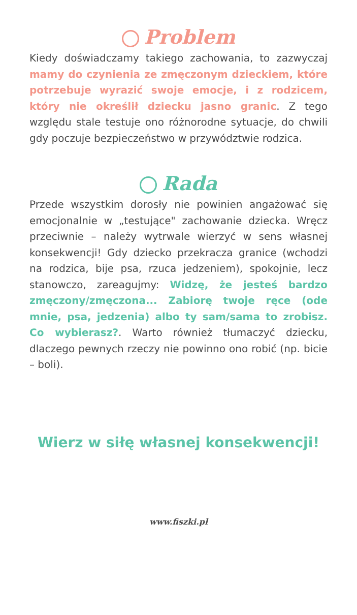Problem
Kiedy doświadczamy takiego zachowania, to zazwyczaj mamy do czynienia ze zmęczonym dzieckiem, które potrzebuje wyrazić swoje emocje, i z rodzicem, który nie określił dziecku jasno granic. Z tego względu stale testuje ono różnorodne sytuacje, do chwili gdy poczuje bezpieczeństwo w przywództwie rodzica.
Rada
Przede wszystkim dorosły nie powinien angażować się emocjonalnie w „testujące" zachowanie dziecka. Wręcz przeciwnie – należy wytrwale wierzyć w sens własnej konsekwencji! Gdy dziecko przekracza granice (wchodzi na rodzica, bije psa, rzuca jedzeniem), spokojnie, lecz stanowczo, zareagujmy: Widzę, że jesteś bardzo zmęczony/zmęczona... Zabiorę twoje ręce (ode mnie, psa, jedzenia) albo ty sam/sama to zrobisz. Co wybierasz?. Warto również tłumaczyć dziecku, dlaczego pewnych rzeczy nie powinno ono robić (np. bicie – boli).
Wierz w siłę własnej konsekwencji!
www.fiszki.pl